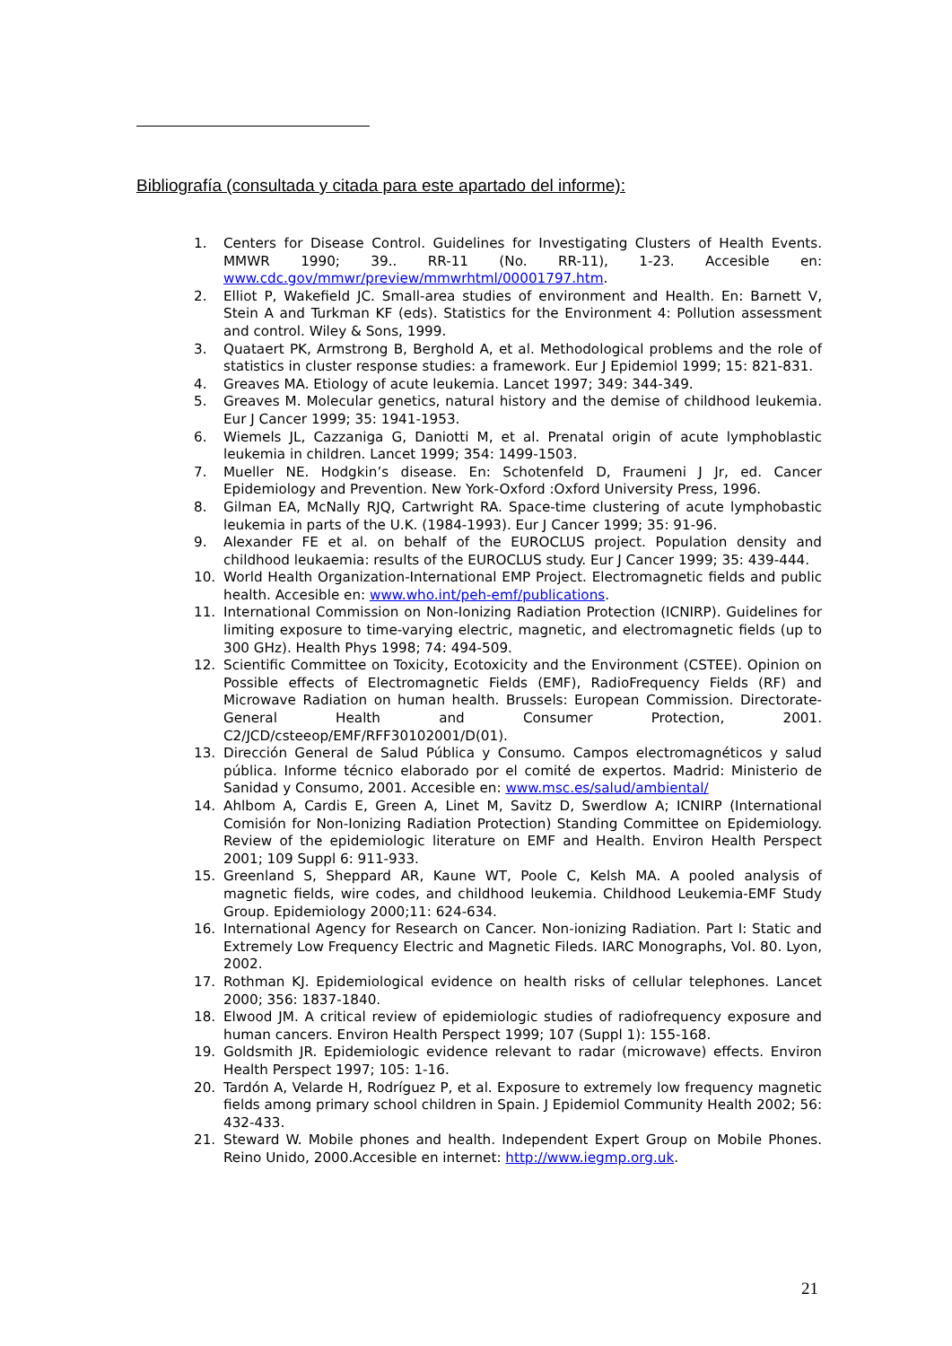Bibliografía (consultada y citada para este apartado del informe):
1. Centers for Disease Control. Guidelines for Investigating Clusters of Health Events. MMWR 1990; 39.. RR-11 (No. RR-11), 1-23. Accesible en: www.cdc.gov/mmwr/preview/mmwrhtml/00001797.htm.
2. Elliot P, Wakefield JC. Small-area studies of environment and Health. En: Barnett V, Stein A and Turkman KF (eds). Statistics for the Environment 4: Pollution assessment and control. Wiley & Sons, 1999.
3. Quataert PK, Armstrong B, Berghold A, et al. Methodological problems and the role of statistics in cluster response studies: a framework. Eur J Epidemiol 1999; 15: 821-831.
4. Greaves MA. Etiology of acute leukemia. Lancet 1997; 349: 344-349.
5. Greaves M. Molecular genetics, natural history and the demise of childhood leukemia. Eur J Cancer 1999; 35: 1941-1953.
6. Wiemels JL, Cazzaniga G, Daniotti M, et al. Prenatal origin of acute lymphoblastic leukemia in children. Lancet 1999; 354: 1499-1503.
7. Mueller NE. Hodgkin’s disease. En: Schotenfeld D, Fraumeni J Jr, ed. Cancer Epidemiology and Prevention. New York-Oxford :Oxford University Press, 1996.
8. Gilman EA, McNally RJQ, Cartwright RA. Space-time clustering of acute lymphobastic leukemia in parts of the U.K. (1984-1993). Eur J Cancer 1999; 35: 91-96.
9. Alexander FE et al. on behalf of the EUROCLUS project. Population density and childhood leukaemia: results of the EUROCLUS study. Eur J Cancer 1999; 35: 439-444.
10. World Health Organization-International EMP Project. Electromagnetic fields and public health. Accesible en: www.who.int/peh-emf/publications.
11. International Commission on Non-Ionizing Radiation Protection (ICNIRP). Guidelines for limiting exposure to time-varying electric, magnetic, and electromagnetic fields (up to 300 GHz). Health Phys 1998; 74: 494-509.
12. Scientific Committee on Toxicity, Ecotoxicity and the Environment (CSTEE). Opinion on Possible effects of Electromagnetic Fields (EMF), RadioFrequency Fields (RF) and Microwave Radiation on human health. Brussels: European Commission. Directorate-General Health and Consumer Protection, 2001. C2/JCD/csteeop/EMF/RFF30102001/D(01).
13. Dirección General de Salud Pública y Consumo. Campos electromagnéticos y salud pública. Informe técnico elaborado por el comité de expertos. Madrid: Ministerio de Sanidad y Consumo, 2001. Accesible en: www.msc.es/salud/ambiental/
14. Ahlbom A, Cardis E, Green A, Linet M, Savitz D, Swerdlow A; ICNIRP (International Comisión for Non-Ionizing Radiation Protection) Standing Committee on Epidemiology. Review of the epidemiologic literature on EMF and Health. Environ Health Perspect 2001; 109 Suppl 6: 911-933.
15. Greenland S, Sheppard AR, Kaune WT, Poole C, Kelsh MA. A pooled analysis of magnetic fields, wire codes, and childhood leukemia. Childhood Leukemia-EMF Study Group. Epidemiology 2000;11: 624-634.
16. International Agency for Research on Cancer. Non-ionizing Radiation. Part I: Static and Extremely Low Frequency Electric and Magnetic Fileds. IARC Monographs, Vol. 80. Lyon, 2002.
17. Rothman KJ. Epidemiological evidence on health risks of cellular telephones. Lancet 2000; 356: 1837-1840.
18. Elwood JM. A critical review of epidemiologic studies of radiofrequency exposure and human cancers. Environ Health Perspect 1999; 107 (Suppl 1): 155-168.
19. Goldsmith JR. Epidemiologic evidence relevant to radar (microwave) effects. Environ Health Perspect 1997; 105: 1-16.
20. Tardón A, Velarde H, Rodríguez P, et al. Exposure to extremely low frequency magnetic fields among primary school children in Spain. J Epidemiol Community Health 2002; 56: 432-433.
21. Steward W. Mobile phones and health. Independent Expert Group on Mobile Phones. Reino Unido, 2000.Accesible en internet: http://www.iegmp.org.uk.
21